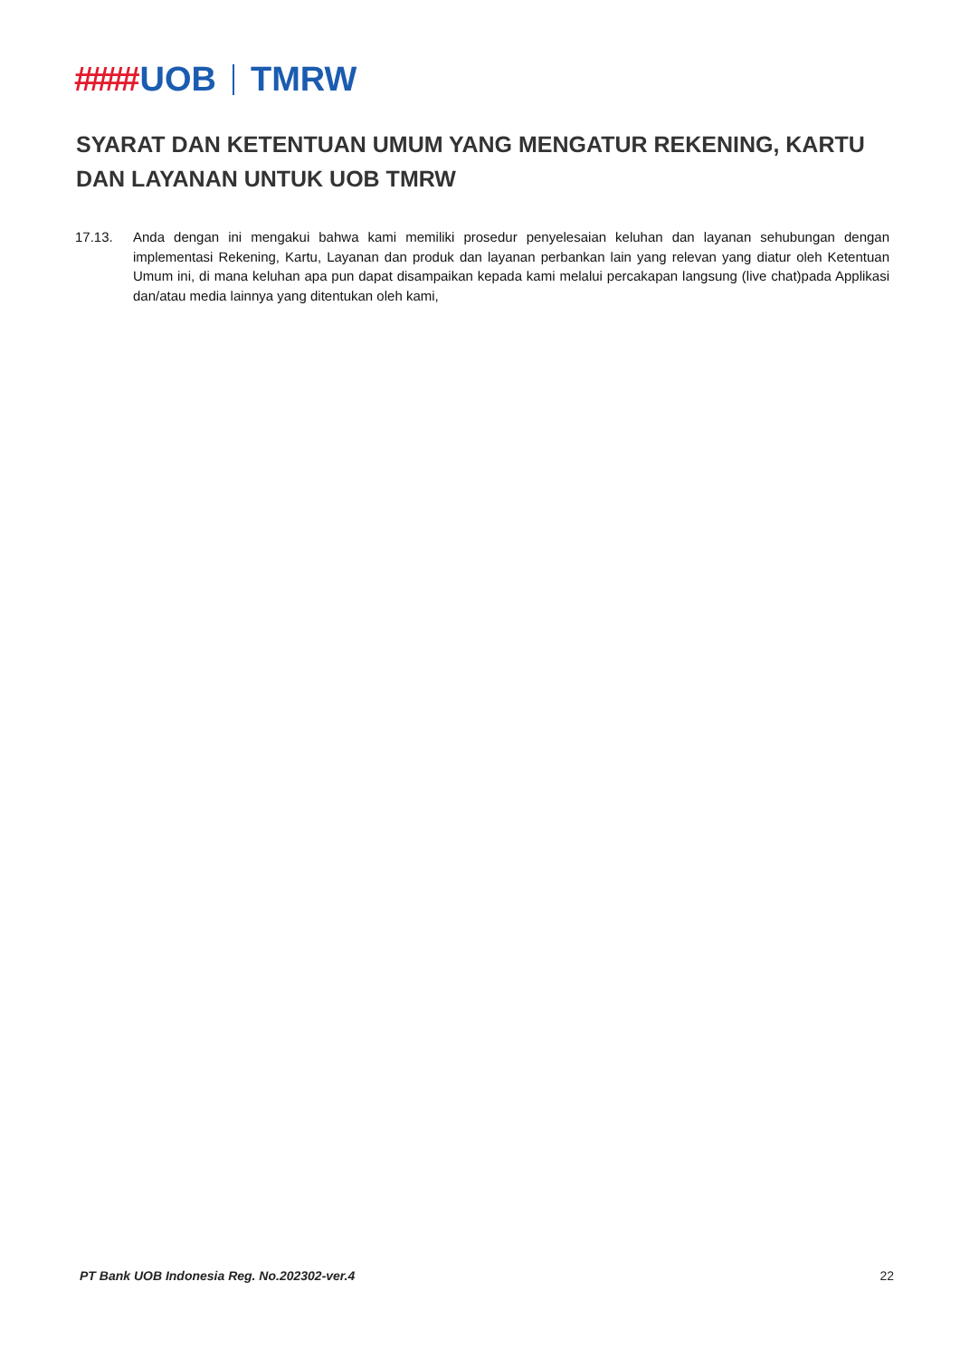#### UOB TMRW
SYARAT DAN KETENTUAN UMUM YANG MENGATUR REKENING, KARTU DAN LAYANAN UNTUK UOB TMRW
17.13. Anda dengan ini mengakui bahwa kami memiliki prosedur penyelesaian keluhan dan layanan sehubungan dengan implementasi Rekening, Kartu, Layanan dan produk dan layanan perbankan lain yang relevan yang diatur oleh Ketentuan Umum ini, di mana keluhan apa pun dapat disampaikan kepada kami melalui percakapan langsung (live chat)pada Applikasi dan/atau media lainnya yang ditentukan oleh kami,
PT Bank UOB Indonesia Reg. No.202302-ver.4 22